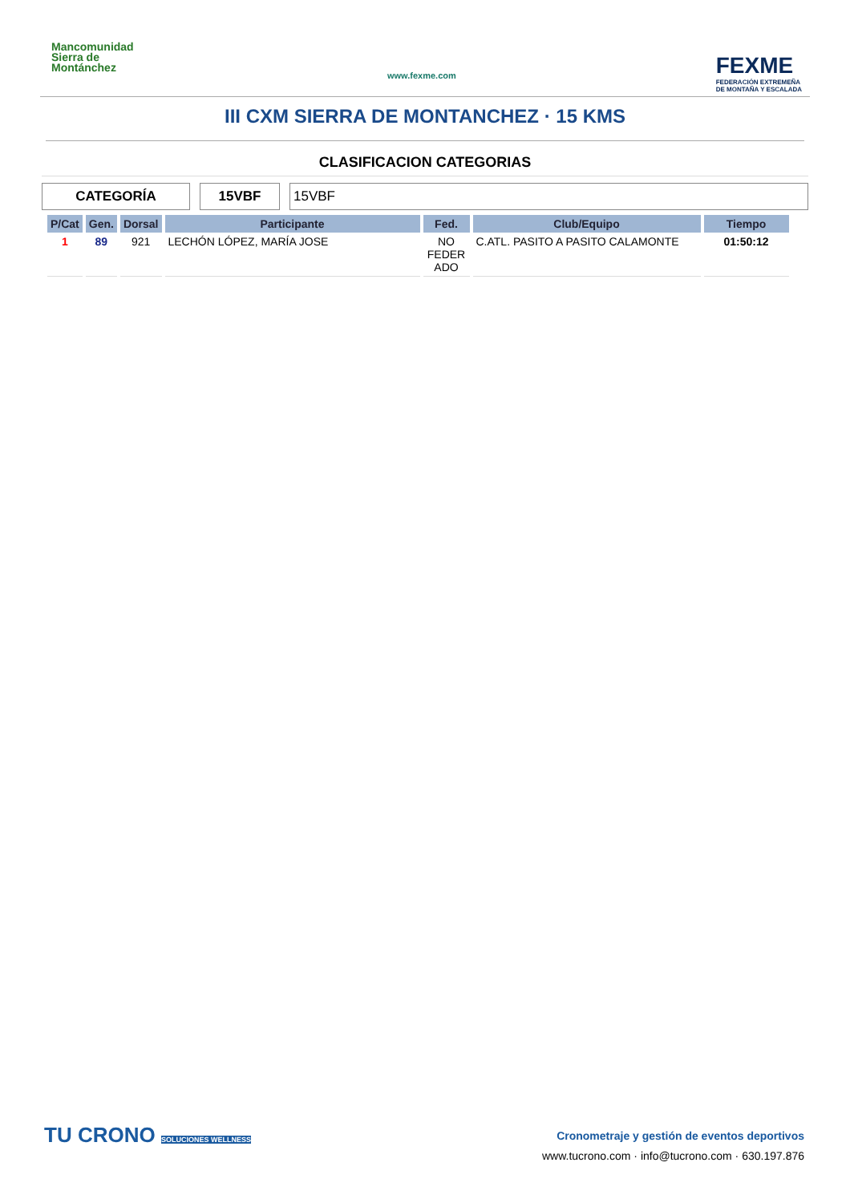Mancomunidad
Sierra de
Montánchez
www.fexme.com
FEXME
FEDERACIÓN EXTREMEÑA
DE MONTAÑA Y ESCALADA
III CXM SIERRA DE MONTANCHEZ · 15 KMS
CLASIFICACION CATEGORIAS
CATEGORÍA 15VBF 15VBF
| P/Cat | Gen. | Dorsal | Participante | Fed. | Club/Equipo | Tiempo |
| --- | --- | --- | --- | --- | --- | --- |
| 1 | 89 | 921 | LECHÓN LÓPEZ, MARÍA JOSE | NO FEDER ADO | C.ATL. PASITO A PASITO CALAMONTE | 01:50:12 |
TU CRONO SOLUCIONES WELLNESS
Cronometraje y gestión de eventos deportivos
www.tucrono.com · info@tucrono.com · 630.197.876